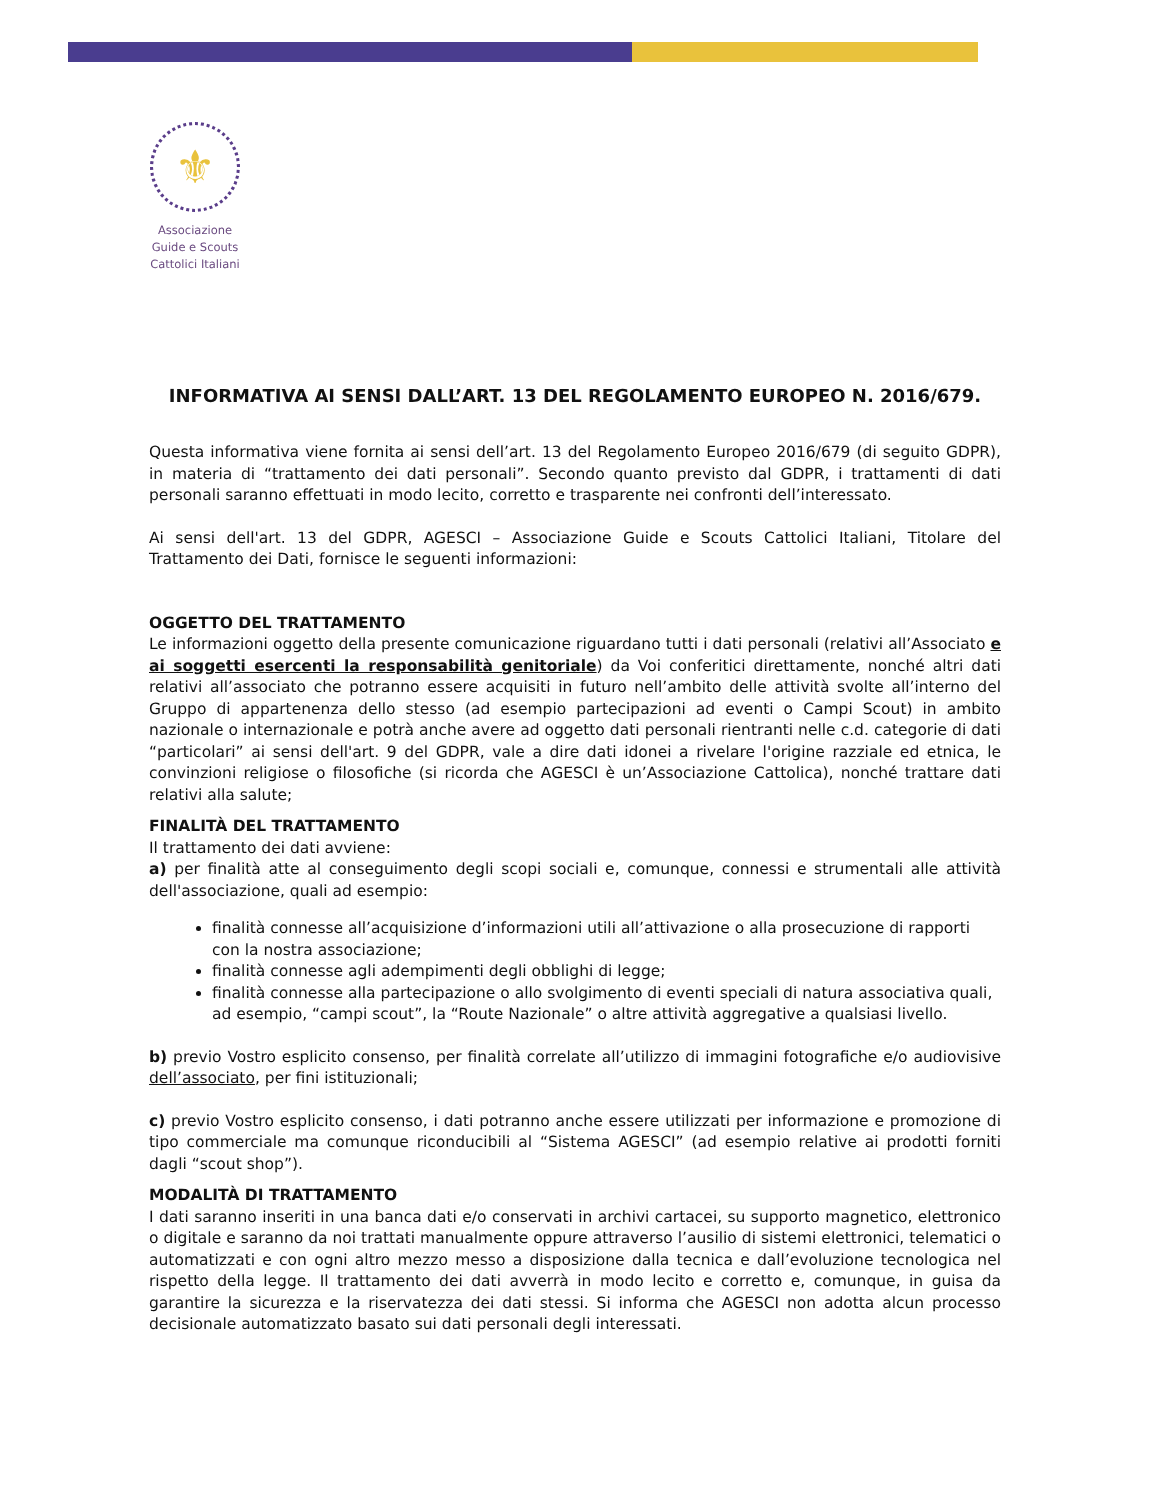⚜
Associazione
Guide e Scouts
Cattolici Italiani
INFORMATIVA AI SENSI DALL’ART. 13 DEL REGOLAMENTO EUROPEO N. 2016/679.
Questa informativa viene fornita ai sensi dell’art. 13 del Regolamento Europeo 2016/679 (di seguito GDPR), in materia di “trattamento dei dati personali”. Secondo quanto previsto dal GDPR, i trattamenti di dati personali saranno effettuati in modo lecito, corretto e trasparente nei confronti dell’interessato.
Ai sensi dell'art. 13 del GDPR, AGESCI – Associazione Guide e Scouts Cattolici Italiani, Titolare del Trattamento dei Dati, fornisce le seguenti informazioni:
OGGETTO DEL TRATTAMENTO
Le informazioni oggetto della presente comunicazione riguardano tutti i dati personali (relativi all’Associato e ai soggetti esercenti la responsabilità genitoriale) da Voi conferitici direttamente, nonché altri dati relativi all’associato che potranno essere acquisiti in futuro nell’ambito delle attività svolte all’interno del Gruppo di appartenenza dello stesso (ad esempio partecipazioni ad eventi o Campi Scout) in ambito nazionale o internazionale e potrà anche avere ad oggetto dati personali rientranti nelle c.d. categorie di dati “particolari” ai sensi dell'art. 9 del GDPR, vale a dire dati idonei a rivelare l'origine razziale ed etnica, le convinzioni religiose o filosofiche (si ricorda che AGESCI è un’Associazione Cattolica), nonché trattare dati relativi alla salute;
FINALITÀ DEL TRATTAMENTO
Il trattamento dei dati avviene:
a) per finalità atte al conseguimento degli scopi sociali e, comunque, connessi e strumentali alle attività dell'associazione, quali ad esempio:
finalità connesse all’acquisizione d’informazioni utili all’attivazione o alla prosecuzione di rapporti con la nostra associazione;
finalità connesse agli adempimenti degli obblighi di legge;
finalità connesse alla partecipazione o allo svolgimento di eventi speciali di natura associativa quali, ad esempio, “campi scout”, la “Route Nazionale” o altre attività aggregative a qualsiasi livello.
b) previo Vostro esplicito consenso, per finalità correlate all’utilizzo di immagini fotografiche e/o audiovisive dell’associato, per fini istituzionali;
c) previo Vostro esplicito consenso, i dati potranno anche essere utilizzati per informazione e promozione di tipo commerciale ma comunque riconducibili al “Sistema AGESCI” (ad esempio relative ai prodotti forniti dagli “scout shop”).
MODALITÀ DI TRATTAMENTO
I dati saranno inseriti in una banca dati e/o conservati in archivi cartacei, su supporto magnetico, elettronico o digitale e saranno da noi trattati manualmente oppure attraverso l’ausilio di sistemi elettronici, telematici o automatizzati e con ogni altro mezzo messo a disposizione dalla tecnica e dall’evoluzione tecnologica nel rispetto della legge. Il trattamento dei dati avverrà in modo lecito e corretto e, comunque, in guisa da garantire la sicurezza e la riservatezza dei dati stessi. Si informa che AGESCI non adotta alcun processo decisionale automatizzato basato sui dati personali degli interessati.